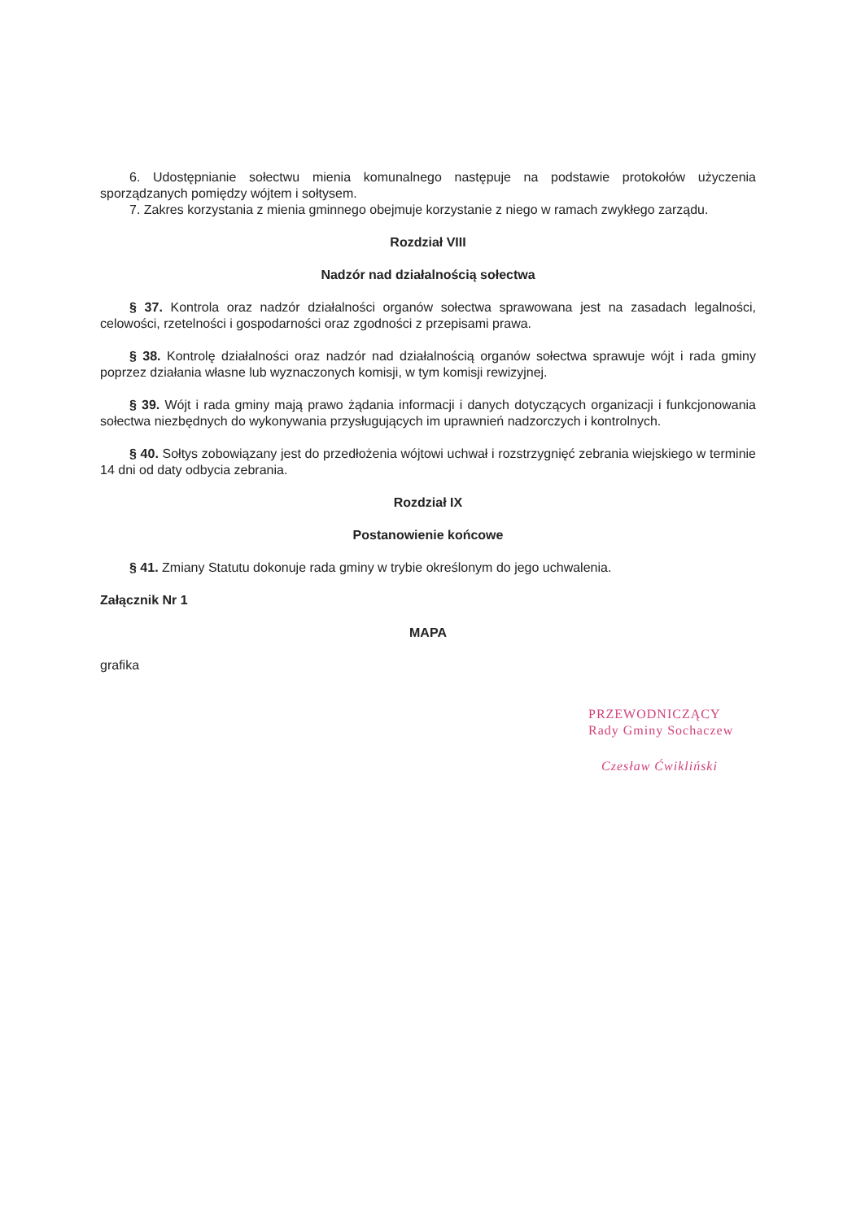6. Udostępnianie sołectwu mienia komunalnego następuje na podstawie protokołów użyczenia sporządzanych pomiędzy wójtem i sołtysem.
7. Zakres korzystania z mienia gminnego obejmuje korzystanie z niego w ramach zwykłego zarządu.
Rozdział VIII
Nadzór nad działalnością sołectwa
§ 37. Kontrola oraz nadzór działalności organów sołectwa sprawowana jest na zasadach legalności, celowości, rzetelności i gospodarności oraz zgodności z przepisami prawa.
§ 38. Kontrolę działalności oraz nadzór nad działalnością organów sołectwa sprawuje wójt i rada gminy poprzez działania własne lub wyznaczonych komisji, w tym komisji rewizyjnej.
§ 39. Wójt i rada gminy mają prawo żądania informacji i danych dotyczących organizacji i funkcjonowania sołectwa niezbędnych do wykonywania przysługujących im uprawnień nadzorczych i kontrolnych.
§ 40. Sołtys zobowiązany jest do przedłożenia wójtowi uchwał i rozstrzygnięć zebrania wiejskiego w terminie 14 dni od daty odbycia zebrania.
Rozdział IX
Postanowienie końcowe
§ 41. Zmiany Statutu dokonuje rada gminy w trybie określonym do jego uchwalenia.
Załącznik Nr 1
MAPA
grafika
PRZEWODNICZĄCY
Rady Gminy Sochaczew
Czesław Ćwikliński